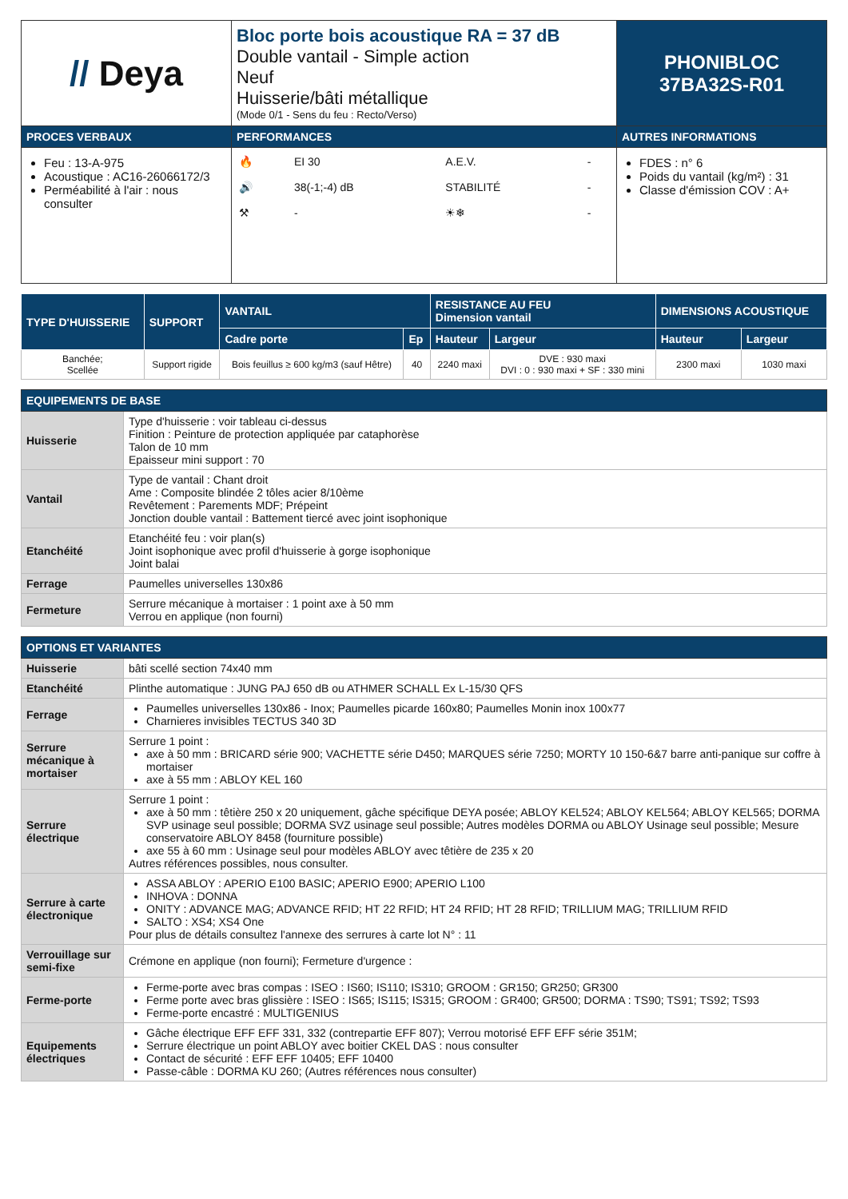| // Deya | Bloc porte bois acoustique RA = 37 dB Double vantail - Simple action Neuf Huisserie/bâti métallique (Mode 0/1 - Sens du feu : Recto/Verso) | PHONIBLOC 37BA32S-R01 |
| PROCES VERBAUX | PERFORMANCES | AUTRES INFORMATIONS |
| Feu : 13-A-975 Acoustique : AC16-26066172/3 Perméabilité à l'air : nous consulter | / 🔥 / EI 30 / A.E.V. / - / / 🔊 / 38(-1;-4) dB / STABILITÉ / - / / ⚒ / - / ☀❄ / - / | FDES : n° 6 Poids du vantail (kg/m²) : 31 Classe d'émission COV : A+ |
| TYPE D'HUISSERIE | SUPPORT | VANTAIL | | RESISTANCE AU FEU Dimension vantail | | DIMENSIONS ACOUSTIQUE | |
| --- | --- | --- | --- | --- | --- | --- | --- |
| | | Cadre porte | Ep | Hauteur | Largeur | Hauteur | Largeur |
| Banchée; Scellée | Support rigide | Bois feuillus ≥ 600 kg/m3 (sauf Hêtre) | 40 | 2240 maxi | DVE : 930 maxi DVI : 0 : 930 maxi + SF : 330 mini | 2300 maxi | 1030 maxi |
| EQUIPEMENTS DE BASE | |
| --- | --- |
| Huisserie | Type d'huisserie : voir tableau ci-dessus Finition : Peinture de protection appliquée par cataphorèse Talon de 10 mm Epaisseur mini support : 70 |
| Vantail | Type de vantail : Chant droit Ame : Composite blindée 2 tôles acier 8/10ème Revêtement : Parements MDF; Prépeint Jonction double vantail : Battement tiercé avec joint isophonique |
| Etanchéité | Etanchéité feu : voir plan(s) Joint isophonique avec profil d'huisserie à gorge isophonique Joint balai |
| Ferrage | Paumelles universelles 130x86 |
| Fermeture | Serrure mécanique à mortaiser : 1 point axe à 50 mm Verrou en applique (non fourni) |
| OPTIONS ET VARIANTES | |
| --- | --- |
| Huisserie | bâti scellé section 74x40 mm |
| Etanchéité | Plinthe automatique : JUNG PAJ 650 dB ou ATHMER SCHALL Ex L-15/30 QFS |
| Ferrage | Paumelles universelles 130x86 - Inox; Paumelles picarde 160x80; Paumelles Monin inox 100x77 Charnieres invisibles TECTUS 340 3D |
| Serrure mécanique à mortaiser | Serrure 1 point : axe à 50 mm : BRICARD série 900; VACHETTE série D450; MARQUES série 7250; MORTY 10 150-6&7 barre anti-panique sur coffre à mortaiser axe à 55 mm : ABLOY KEL 160 |
| Serrure électrique | Serrure 1 point : axe à 50 mm : têtière 250 x 20 uniquement, gâche spécifique DEYA posée; ABLOY KEL524; ABLOY KEL564; ABLOY KEL565; DORMA SVP usinage seul possible; DORMA SVZ usinage seul possible; Autres modèles DORMA ou ABLOY Usinage seul possible; Mesure conservatoire ABLOY 8458 (fourniture possible) axe 55 à 60 mm : Usinage seul pour modèles ABLOY avec têtière de 235 x 20 Autres références possibles, nous consulter. |
| Serrure à carte électronique | ASSA ABLOY : APERIO E100 BASIC; APERIO E900; APERIO L100 INHOVA : DONNA ONITY : ADVANCE MAG; ADVANCE RFID; HT 22 RFID; HT 24 RFID; HT 28 RFID; TRILLIUM MAG; TRILLIUM RFID SALTO : XS4; XS4 One Pour plus de détails consultez l'annexe des serrures à carte lot N° : 11 |
| Verrouillage sur semi-fixe | Crémone en applique (non fourni); Fermeture d'urgence : |
| Ferme-porte | Ferme-porte avec bras compas : ISEO : IS60; IS110; IS310; GROOM : GR150; GR250; GR300 Ferme porte avec bras glissière : ISEO : IS65; IS115; IS315; GROOM : GR400; GR500; DORMA : TS90; TS91; TS92; TS93 Ferme-porte encastré : MULTIGENIUS |
| Equipements électriques | Gâche électrique EFF EFF 331, 332 (contrepartie EFF 807); Verrou motorisé EFF EFF série 351M; Serrure électrique un point ABLOY avec boitier CKEL DAS : nous consulter Contact de sécurité : EFF EFF 10405; EFF 10400 Passe-câble : DORMA KU 260; (Autres références nous consulter) |